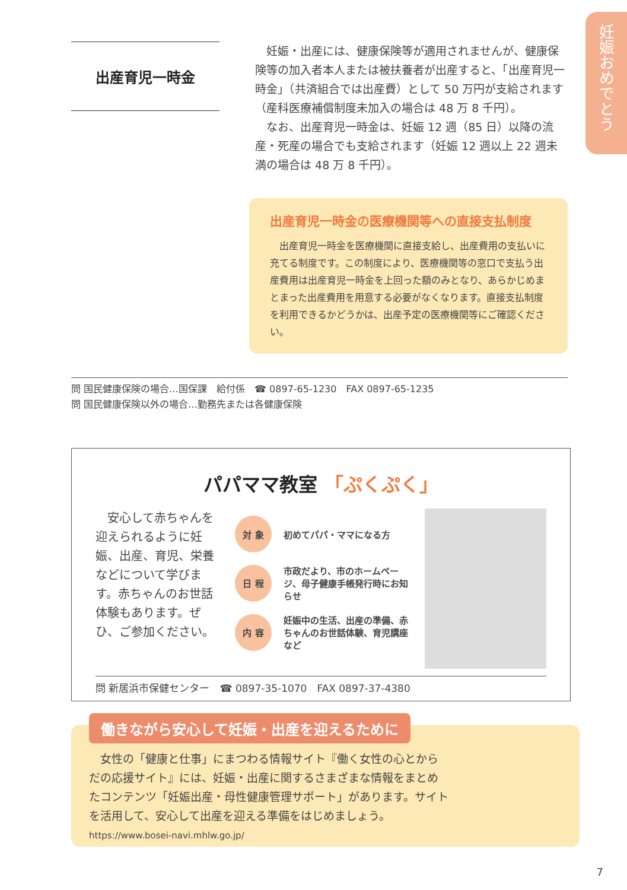妊娠おめでとう
出産育児一時金
　妊娠・出産には、健康保険等が適用されませんが、健康保険等の加入者本人または被扶養者が出産すると、「出産育児一時金」（共済組合では出産費）として 50 万円が支給されます（産科医療補償制度未加入の場合は 48 万 8 千円）。
　なお、出産育児一時金は、妊娠 12 週（85 日）以降の流産・死産の場合でも支給されます（妊娠 12 週以上 22 週未満の場合は 48 万 8 千円）。
出産育児一時金の医療機関等への直接支払制度
　出産育児一時金を医療機関に直接支給し、出産費用の支払いに充てる制度です。この制度により、医療機関等の窓口で支払う出産費用は出産育児一時金を上回った額のみとなり、あらかじめまとまった出産費用を用意する必要がなくなります。直接支払制度を利用できるかどうかは、出産予定の医療機関等にご確認ください。
問 国民健康保険の場合…国保課　給付係　☎ 0897-65-1230　FAX 0897-65-1235
問 国民健康保険以外の場合…勤務先または各健康保険
パパママ教室 「ぷくぷく」
　安心して赤ちゃんを迎えられるように妊娠、出産、育児、栄養などについて学びます。赤ちゃんのお世話体験もあります。ぜひ、ご参加ください。
対 象
初めてパパ・ママになる方
日 程
市政だより、市のホームページ、母子健康手帳発行時にお知らせ
内 容
妊娠中の生活、出産の準備、赤ちゃんのお世話体験、育児講座など
問 新居浜市保健センター　☎ 0897-35-1070　FAX 0897-37-4380
働きながら安心して妊娠・出産を迎えるために
　女性の「健康と仕事」にまつわる情報サイト『働く女性の心とからだの応援サイト』には、妊娠・出産に関するさまざまな情報をまとめたコンテンツ「妊娠出産・母性健康管理サポート」があります。サイトを活用して、安心して出産を迎える準備をはじめましょう。
https://www.bosei-navi.mhlw.go.jp/
7